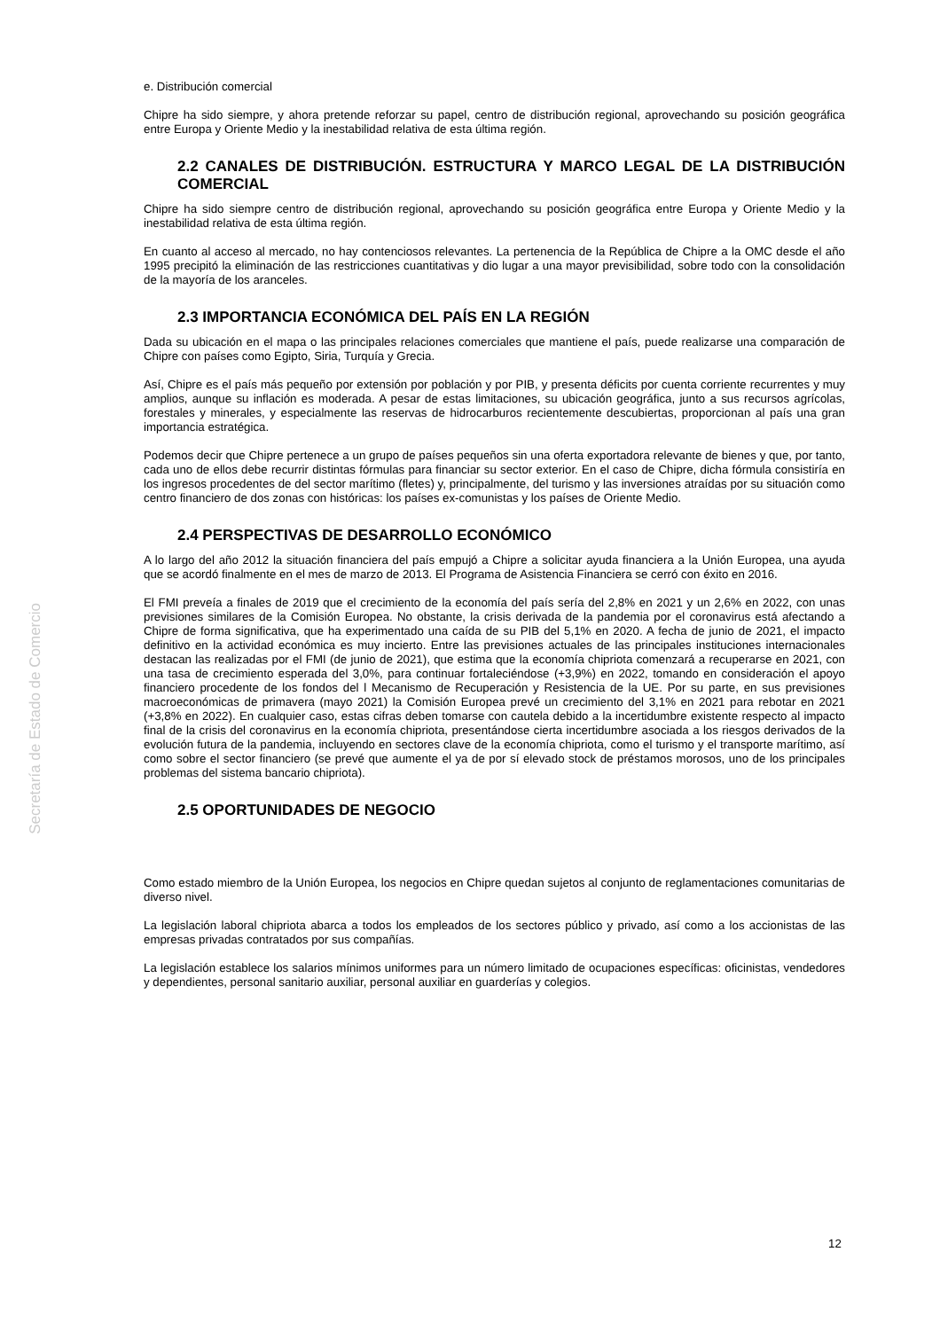Secretaría de Estado de Comercio
e. Distribución comercial
Chipre ha sido siempre, y ahora pretende reforzar su papel, centro de distribución regional, aprovechando su posición geográfica entre Europa y Oriente Medio y la inestabilidad relativa de esta última región.
2.2 CANALES DE DISTRIBUCIÓN. ESTRUCTURA Y MARCO LEGAL DE LA DISTRIBUCIÓN COMERCIAL
Chipre ha sido siempre centro de distribución regional, aprovechando su posición geográfica entre Europa y Oriente Medio y la inestabilidad relativa de esta última región.
En cuanto al acceso al mercado, no hay contenciosos relevantes. La pertenencia de la República de Chipre a la OMC desde el año 1995 precipitó la eliminación de las restricciones cuantitativas y dio lugar a una mayor previsibilidad, sobre todo con la consolidación de la mayoría de los aranceles.
2.3 IMPORTANCIA ECONÓMICA DEL PAÍS EN LA REGIÓN
Dada su ubicación en el mapa o las principales relaciones comerciales que mantiene el país, puede realizarse una comparación de Chipre con países como Egipto, Siria, Turquía y Grecia.
Así, Chipre es el país más pequeño por extensión por población y por PIB, y presenta déficits por cuenta corriente recurrentes y muy amplios, aunque su inflación es moderada. A pesar de estas limitaciones, su ubicación geográfica, junto a sus recursos agrícolas, forestales y minerales, y especialmente las reservas de hidrocarburos recientemente descubiertas, proporcionan al país una gran importancia estratégica.
Podemos decir que Chipre pertenece a un grupo de países pequeños sin una oferta exportadora relevante de bienes y que, por tanto, cada uno de ellos debe recurrir distintas fórmulas para financiar su sector exterior. En el caso de Chipre, dicha fórmula consistiría en los ingresos procedentes de del sector marítimo (fletes) y, principalmente, del turismo y las inversiones atraídas por su situación como centro financiero de dos zonas con históricas: los países ex-comunistas y los países de Oriente Medio.
2.4 PERSPECTIVAS DE DESARROLLO ECONÓMICO
A lo largo del año 2012 la situación financiera del país empujó a Chipre a solicitar ayuda financiera a la Unión Europea, una ayuda que se acordó finalmente en el mes de marzo de 2013. El Programa de Asistencia Financiera se cerró con éxito en 2016.
El FMI preveía a finales de 2019 que el crecimiento de la economía del país sería del 2,8% en 2021 y un 2,6% en 2022, con unas previsiones similares de la Comisión Europea. No obstante, la crisis derivada de la pandemia por el coronavirus está afectando a Chipre de forma significativa, que ha experimentado una caída de su PIB del 5,1% en 2020. A fecha de junio de 2021, el impacto definitivo en la actividad económica es muy incierto. Entre las previsiones actuales de las principales instituciones internacionales destacan las realizadas por el FMI (de junio de 2021), que estima que la economía chipriota comenzará a recuperarse en 2021, con una tasa de crecimiento esperada del 3,0%, para continuar fortaleciéndose (+3,9%) en 2022, tomando en consideración el apoyo financiero procedente de los fondos del l Mecanismo de Recuperación y Resistencia de la UE. Por su parte, en sus previsiones macroeconómicas de primavera (mayo 2021) la Comisión Europea prevé un crecimiento del 3,1% en 2021 para rebotar en 2021 (+3,8% en 2022). En cualquier caso, estas cifras deben tomarse con cautela debido a la incertidumbre existente respecto al impacto final de la crisis del coronavirus en la economía chipriota, presentándose cierta incertidumbre asociada a los riesgos derivados de la evolución futura de la pandemia, incluyendo en sectores clave de la economía chipriota, como el turismo y el transporte marítimo, así como sobre el sector financiero (se prevé que aumente el ya de por sí elevado stock de préstamos morosos, uno de los principales problemas del sistema bancario chipriota).
2.5 OPORTUNIDADES DE NEGOCIO
Como estado miembro de la Unión Europea, los negocios en Chipre quedan sujetos al conjunto de reglamentaciones comunitarias de diverso nivel.
La legislación laboral chipriota abarca a todos los empleados de los sectores público y privado, así como a los accionistas de las empresas privadas contratados por sus compañías.
La legislación establece los salarios mínimos uniformes para un número limitado de ocupaciones específicas: oficinistas, vendedores y dependientes, personal sanitario auxiliar, personal auxiliar en guarderías y colegios.
12